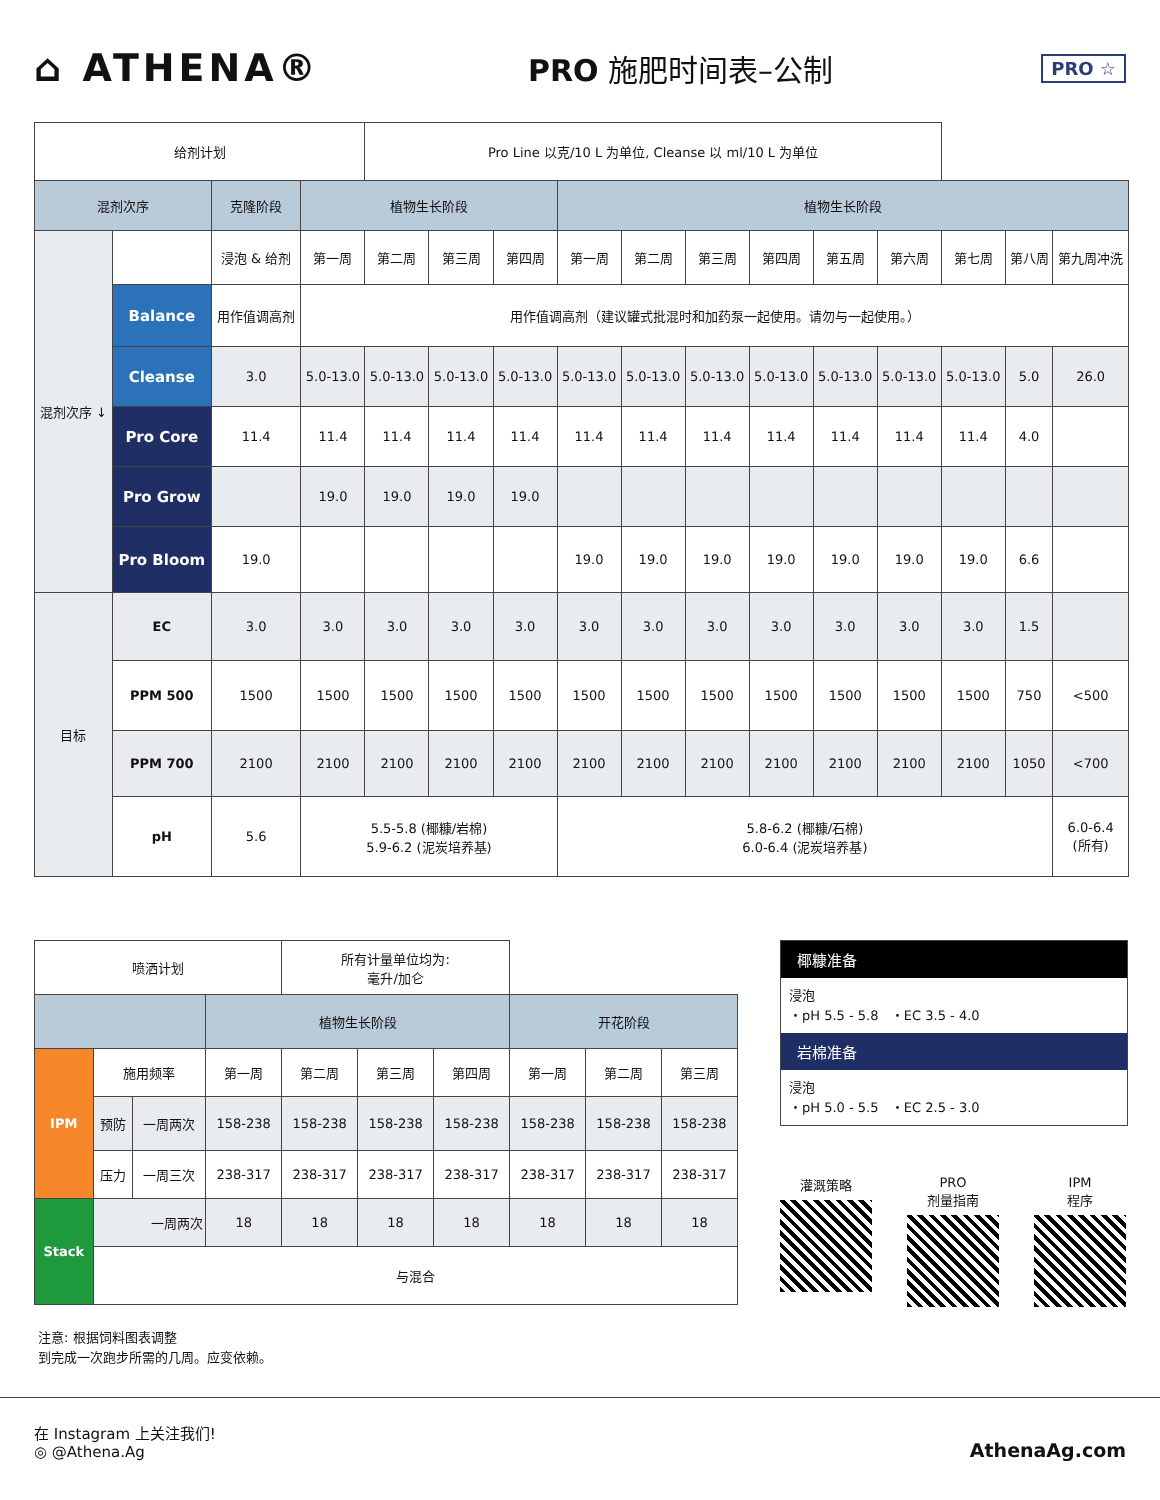⌂ ATHENA®
PRO 施肥时间表–公制
PRO ☆
| 给剂计划 | | | | Pro Line 以克/10 L 为单位, Cleanse 以 ml/10 L 为单位 | | | | | | | | | | | |
| 混剂次序 | | 克隆阶段 | 植物生长阶段 | | | | 植物生长阶段 | | | | | | | | |
| 混剂次序 ↓ | | 浸泡 & 给剂 | 第一周 | 第二周 | 第三周 | 第四周 | 第一周 | 第二周 | 第三周 | 第四周 | 第五周 | 第六周 | 第七周 | 第八周 | 第九周冲洗 |
| | Balance | 用作值调高剂 | 用作值调高剂（建议罐式批混时和加药泵一起使用。请勿与一起使用。） | | | | | | | | | | | | |
| | Cleanse | 3.0 | 5.0-13.0 | 5.0-13.0 | 5.0-13.0 | 5.0-13.0 | 5.0-13.0 | 5.0-13.0 | 5.0-13.0 | 5.0-13.0 | 5.0-13.0 | 5.0-13.0 | 5.0-13.0 | 5.0 | 26.0 |
| | Pro Core | 11.4 | 11.4 | 11.4 | 11.4 | 11.4 | 11.4 | 11.4 | 11.4 | 11.4 | 11.4 | 11.4 | 11.4 | 4.0 | |
| | Pro Grow | | 19.0 | 19.0 | 19.0 | 19.0 | | | | | | | | | |
| | Pro Bloom | 19.0 | | | | | 19.0 | 19.0 | 19.0 | 19.0 | 19.0 | 19.0 | 19.0 | 6.6 | |
| 目标 | EC | 3.0 | 3.0 | 3.0 | 3.0 | 3.0 | 3.0 | 3.0 | 3.0 | 3.0 | 3.0 | 3.0 | 3.0 | 1.5 | |
| | PPM 500 | 1500 | 1500 | 1500 | 1500 | 1500 | 1500 | 1500 | 1500 | 1500 | 1500 | 1500 | 1500 | 750 | <500 |
| | PPM 700 | 2100 | 2100 | 2100 | 2100 | 2100 | 2100 | 2100 | 2100 | 2100 | 2100 | 2100 | 2100 | 1050 | <700 |
| | pH | 5.6 | 5.5-5.8 (椰糠/岩棉) 5.9-6.2 (泥炭培养基) | | | | 5.8-6.2 (椰糠/石棉) 6.0-6.4 (泥炭培养基) | | | | | | | | 6.0-6.4 (所有) |
| 喷洒计划 | | | | 所有计量单位均为: 毫升/加仑 | | | | | |
| | | | 植物生长阶段 | | | | 开花阶段 | | |
| IPM | 施用频率 | | 第一周 | 第二周 | 第三周 | 第四周 | 第一周 | 第二周 | 第三周 |
| | 预防 | 一周两次 | 158-238 | 158-238 | 158-238 | 158-238 | 158-238 | 158-238 | 158-238 |
| | 压力 | 一周三次 | 238-317 | 238-317 | 238-317 | 238-317 | 238-317 | 238-317 | 238-317 |
| Stack | 一周两次 | | 18 | 18 | 18 | 18 | 18 | 18 | 18 |
| | 与混合 | | | | | | | | |
椰糠准备
浸泡
・pH 5.5 - 5.8 ・EC 3.5 - 4.0
岩棉准备
浸泡
・pH 5.0 - 5.5 ・EC 2.5 - 3.0
灌溉策略 PRO
剂量指南
IPM
程序
注意: 根据饲料图表调整
到完成一次跑步所需的几周。应变依赖。
在 Instagram 上关注我们!
◎ @Athena.Ag
AthenaAg.com